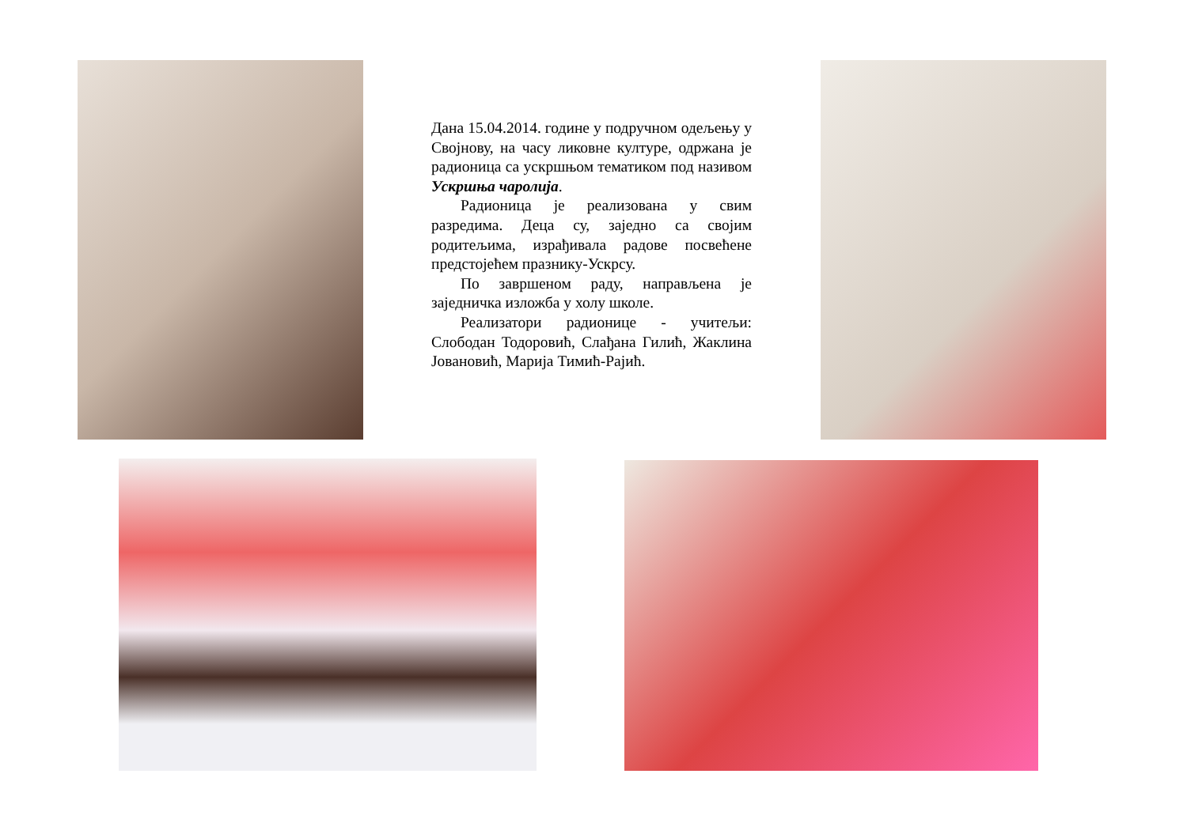Дана 15.04.2014. године у подручном одељењу у Својнову, на часу ликовне културе, одржана је радионица са ускршњом тематиком под називом Ускршња чаролија.
Радионица је реализована у свим разредима. Деца су, заједно са својим родитељима, израђивала радове посвећене предстојећем празнику-Ускрсу.
По завршеном раду, направљена је заједничка изложба у холу школе.
Реализатори радионице - учитељи: Слободан Тодоровић, Слађана Гилић, Жаклина Јовановић, Марија Тимић-Рајић.